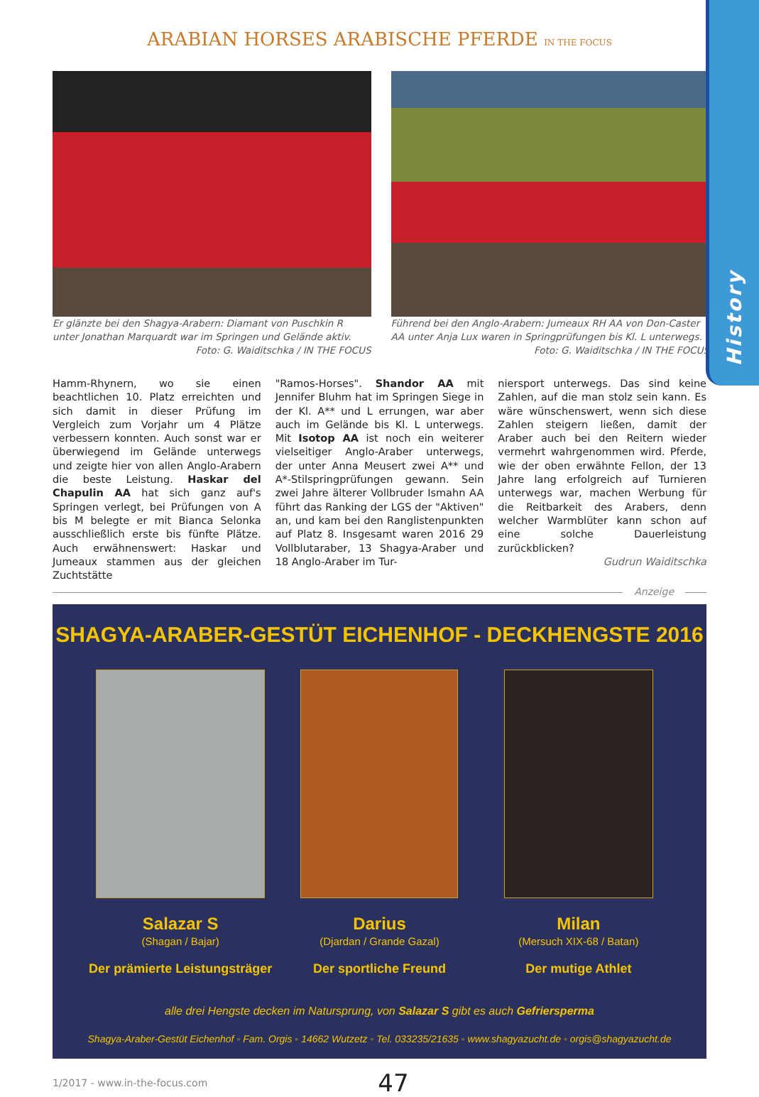History
ARABIAN HORSES ARABISCHE PFERDE IN THE FOCUS
Er glänzte bei den Shagya-Arabern: Diamant von Puschkin R unter Jonathan Marquardt war im Springen und Gelände aktiv.
Foto: G. Waiditschka / IN THE FOCUS
Führend bei den Anglo-Arabern: Jumeaux RH AA von Don-Caster AA unter Anja Lux waren in Springprüfungen bis Kl. L unterwegs.
Foto: G. Waiditschka / IN THE FOCUS
Hamm-Rhynern, wo sie einen beachtlichen 10. Platz erreichten und sich damit in dieser Prüfung im Vergleich zum Vorjahr um 4 Plätze verbessern konnten. Auch sonst war er überwiegend im Gelände unterwegs und zeigte hier von allen Anglo-Arabern die beste Leistung. Haskar del Chapulin AA hat sich ganz auf's Springen verlegt, bei Prüfungen von A bis M belegte er mit Bianca Selonka ausschließlich erste bis fünfte Plätze. Auch erwähnenswert: Haskar und Jumeaux stammen aus der gleichen Zuchtstätte
"Ramos-Horses". Shandor AA mit Jennifer Bluhm hat im Springen Siege in der Kl. A** und L errungen, war aber auch im Gelände bis Kl. L unterwegs. Mit Isotop AA ist noch ein weiterer vielseitiger Anglo-Araber unterwegs, der unter Anna Meusert zwei A** und A*-Stilspringprüfungen gewann. Sein zwei Jahre älterer Vollbruder Ismahn AA führt das Ranking der LGS der "Aktiven" an, und kam bei den Ranglistenpunkten auf Platz 8. Insgesamt waren 2016 29 Vollblutaraber, 13 Shagya-Araber und 18 Anglo-Araber im Tur-
niersport unterwegs. Das sind keine Zahlen, auf die man stolz sein kann. Es wäre wünschenswert, wenn sich diese Zahlen steigern ließen, damit der Araber auch bei den Reitern wieder vermehrt wahrgenommen wird. Pferde, wie der oben erwähnte Fellon, der 13 Jahre lang erfolgreich auf Turnieren unterwegs war, machen Werbung für die Reitbarkeit des Arabers, denn welcher Warmblüter kann schon auf eine solche Dauerleistung zurückblicken?
Gudrun Waiditschka
Anzeige
SHAGYA-ARABER-GESTÜT EICHENHOF - DECKHENGSTE 2016
Salazar S
(Shagan / Bajar)
Der prämierte Leistungsträger
Darius
(Djardan / Grande Gazal)
Der sportliche Freund
Milan
(Mersuch XIX-68 / Batan)
Der mutige Athlet
alle drei Hengste decken im Natursprung, von Salazar S gibt es auch Gefriersperma
Shagya-Araber-Gestüt Eichenhof ◦ Fam. Orgis ◦ 14662 Wutzetz ◦ Tel. 033235/21635 ◦ www.shagyazucht.de ◦ orgis@shagyazucht.de
1/2017 - www.in-the-focus.com 47